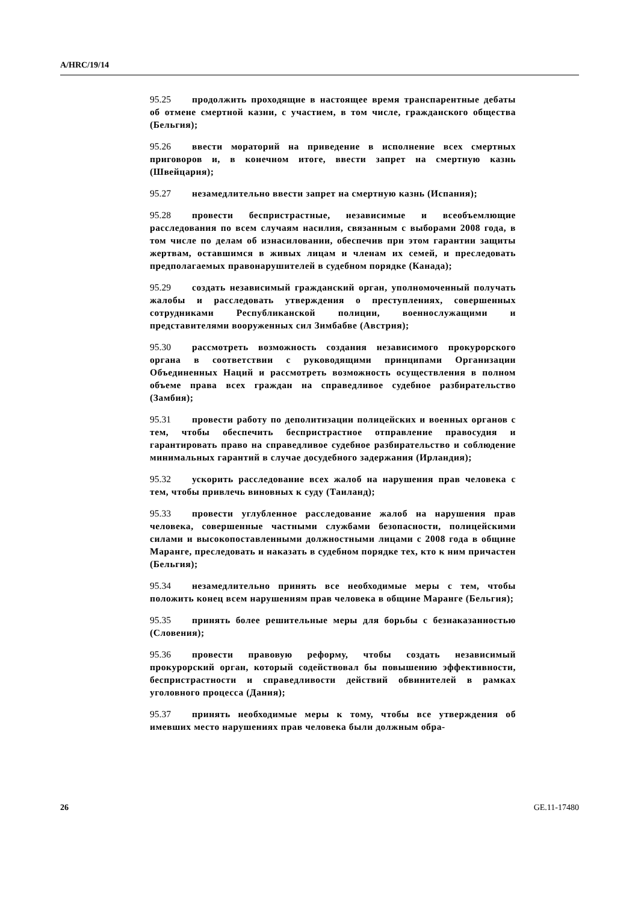A/HRC/19/14
95.25 продолжить проходящие в настоящее время транспарентные дебаты об отмене смертной казни, с участием, в том числе, гражданского общества (Бельгия);
95.26 ввести мораторий на приведение в исполнение всех смертных приговоров и, в конечном итоге, ввести запрет на смертную казнь (Швейцария);
95.27 незамедлительно ввести запрет на смертную казнь (Испания);
95.28 провести беспристрастные, независимые и всеобъемлющие расследования по всем случаям насилия, связанным с выборами 2008 года, в том числе по делам об изнасиловании, обеспечив при этом гарантии защиты жертвам, оставшимся в живых лицам и членам их семей, и преследовать предполагаемых правонарушителей в судебном порядке (Канада);
95.29 создать независимый гражданский орган, уполномоченный получать жалобы и расследовать утверждения о преступлениях, совершенных сотрудниками Республиканской полиции, военнослужащими и представителями вооруженных сил Зимбабве (Австрия);
95.30 рассмотреть возможность создания независимого прокурорского органа в соответствии с руководящими принципами Организации Объединенных Наций и рассмотреть возможность осуществления в полном объеме права всех граждан на справедливое судебное разбирательство (Замбия);
95.31 провести работу по деполитизации полицейских и военных органов с тем, чтобы обеспечить беспристрастное отправление правосудия и гарантировать право на справедливое судебное разбирательство и соблюдение минимальных гарантий в случае досудебного задержания (Ирландия);
95.32 ускорить расследование всех жалоб на нарушения прав человека с тем, чтобы привлечь виновных к суду (Таиланд);
95.33 провести углубленное расследование жалоб на нарушения прав человека, совершенные частными службами безопасности, полицейскими силами и высокопоставленными должностными лицами с 2008 года в общине Маранге, преследовать и наказать в судебном порядке тех, кто к ним причастен (Бельгия);
95.34 незамедлительно принять все необходимые меры с тем, чтобы положить конец всем нарушениям прав человека в общине Маранге (Бельгия);
95.35 принять более решительные меры для борьбы с безнаказанностью (Словения);
95.36 провести правовую реформу, чтобы создать независимый прокурорский орган, который содействовал бы повышению эффективности, беспристрастности и справедливости действий обвинителей в рамках уголовного процесса (Дания);
95.37 принять необходимые меры к тому, чтобы все утверждения об имевших место нарушениях прав человека были должным обра-
26 GE.11-17480